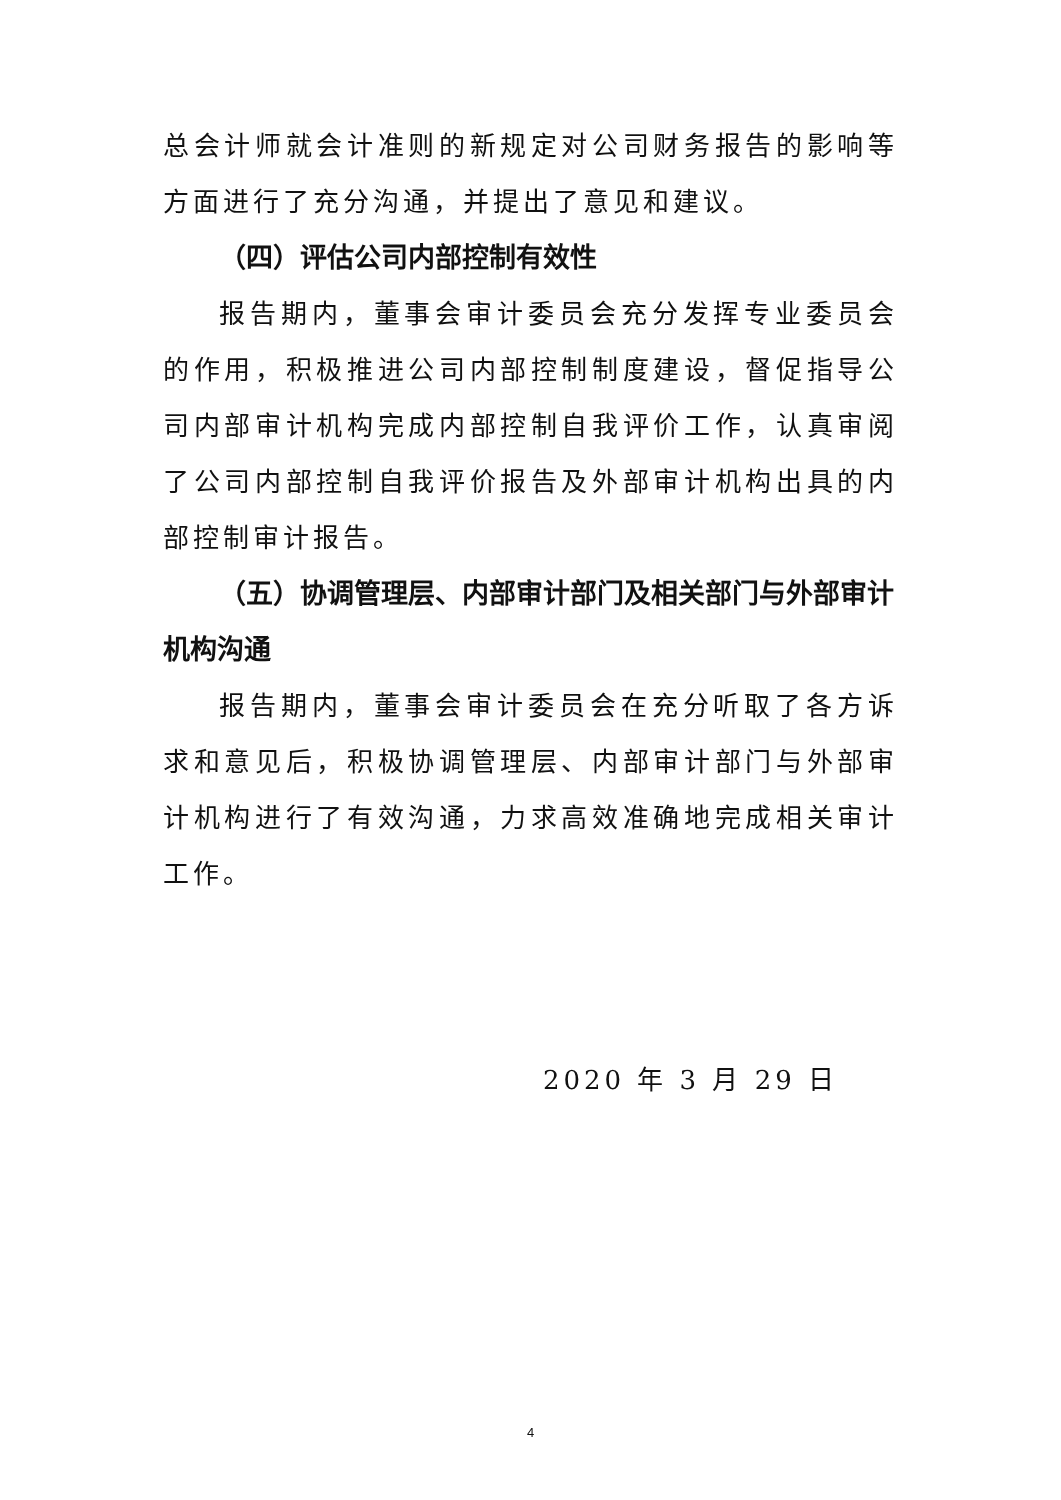总会计师就会计准则的新规定对公司财务报告的影响等方面进行了充分沟通，并提出了意见和建议。
（四）评估公司内部控制有效性
报告期内，董事会审计委员会充分发挥专业委员会的作用，积极推进公司内部控制制度建设，督促指导公司内部审计机构完成内部控制自我评价工作，认真审阅了公司内部控制自我评价报告及外部审计机构出具的内部控制审计报告。
（五）协调管理层、内部审计部门及相关部门与外部审计机构沟通
报告期内，董事会审计委员会在充分听取了各方诉求和意见后，积极协调管理层、内部审计部门与外部审计机构进行了有效沟通，力求高效准确地完成相关审计工作。
2020 年 3 月 29 日
4